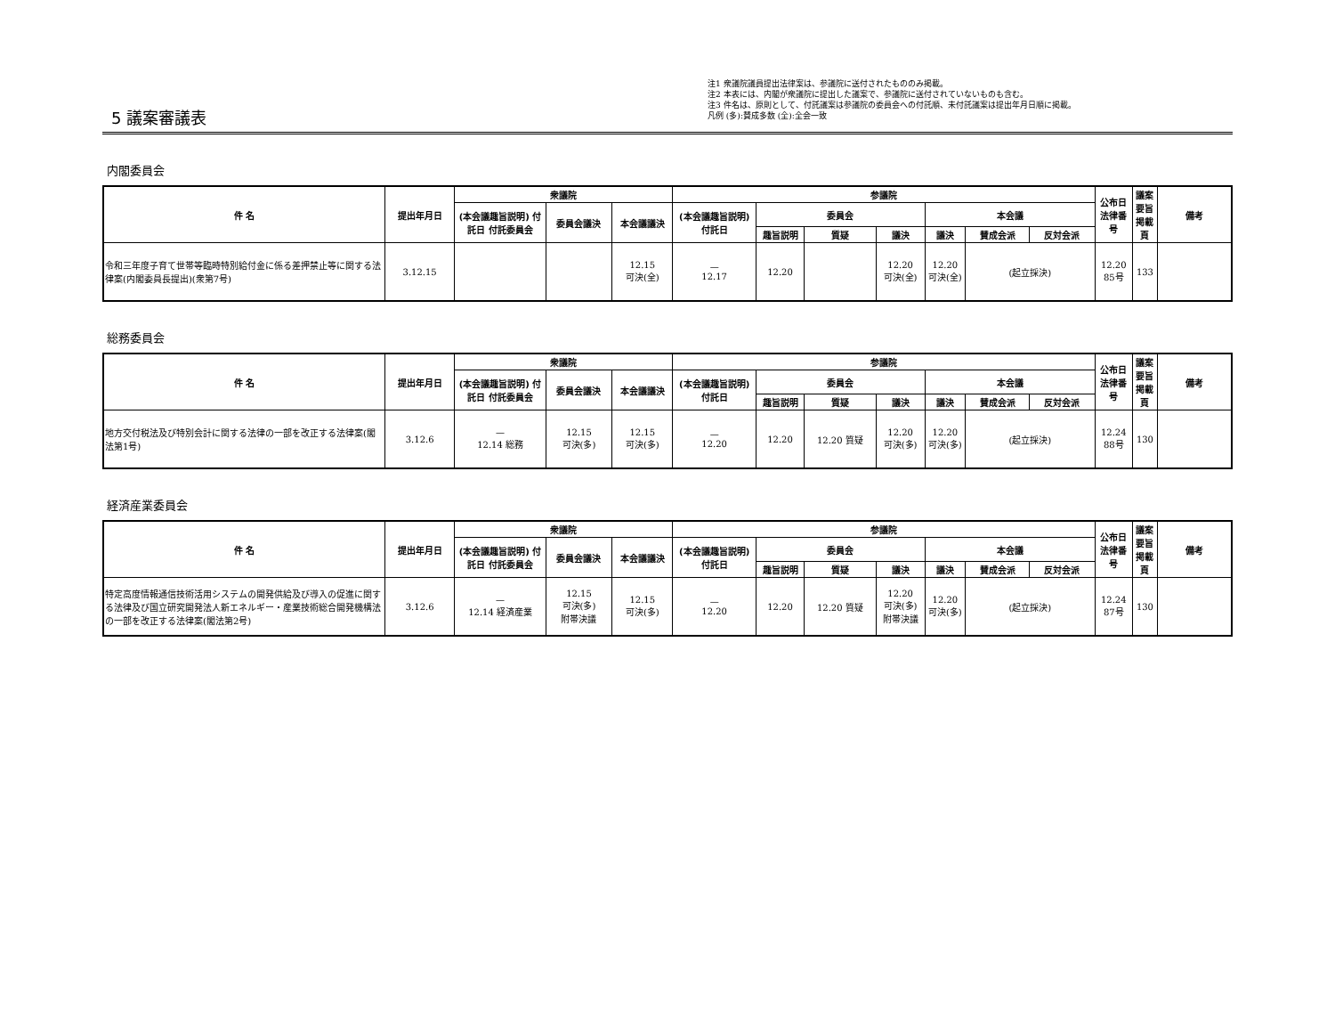5 議案審議表
注1 衆議院議員提出法律案は、参議院に送付されたもののみ掲載。
注2 本表には、内閣が衆議院に提出した議案で、参議院に送付されていないものも含む。
注3 件名は、原則として、付託議案は参議院の委員会への付託順、未付託議案は提出年月日順に掲載。
凡例 (多):賛成多数 (全):全会一致
内閣委員会
| 件 名 | 提出年月日 | 衆議院 | | | 参議院 | | | | | | | 公布日 法律番号 | 議案要旨掲載頁 | 備考 |
| --- | --- | --- | --- | --- | --- | --- | --- | --- | --- | --- | --- | --- | --- | --- |
| | | (本会議趣旨説明) 付託日 付託委員会 | 委員会議決 | 本会議議決 | (本会議趣旨説明) 付託日 | 委員会 | | | 本会議 | | | | | |
| | | | | | | 趣旨説明 | 質疑 | 議決 | 議決 | 賛成会派 | 反対会派 | | | |
| 令和三年度子育て世帯等臨時特別給付金に係る差押禁止等に関する法律案(内閣委員長提出)(衆第7号) | 3.12.15 | | | 12.15 可決(全) | — 12.17 | 12.20 | | 12.20 可決(全) | 12.20 可決(全) | (起立採決) | | 12.20 85号 | 133 | |
総務委員会
| 件 名 | 提出年月日 | 衆議院 | | | 参議院 | | | | | | | 公布日 法律番号 | 議案要旨掲載頁 | 備考 |
| --- | --- | --- | --- | --- | --- | --- | --- | --- | --- | --- | --- | --- | --- | --- |
| | | (本会議趣旨説明) 付託日 付託委員会 | 委員会議決 | 本会議議決 | (本会議趣旨説明) 付託日 | 委員会 | | | 本会議 | | | | | |
| | | | | | | 趣旨説明 | 質疑 | 議決 | 議決 | 賛成会派 | 反対会派 | | | |
| 地方交付税法及び特別会計に関する法律の一部を改正する法律案(閣法第1号) | 3.12.6 | — 12.14 総務 | 12.15 可決(多) | 12.15 可決(多) | — 12.20 | 12.20 | 12.20 質疑 | 12.20 可決(多) | 12.20 可決(多) | (起立採決) | | 12.24 88号 | 130 | |
経済産業委員会
| 件 名 | 提出年月日 | 衆議院 | | | 参議院 | | | | | | | 公布日 法律番号 | 議案要旨掲載頁 | 備考 |
| --- | --- | --- | --- | --- | --- | --- | --- | --- | --- | --- | --- | --- | --- | --- |
| | | (本会議趣旨説明) 付託日 付託委員会 | 委員会議決 | 本会議議決 | (本会議趣旨説明) 付託日 | 委員会 | | | 本会議 | | | | | |
| | | | | | | 趣旨説明 | 質疑 | 議決 | 議決 | 賛成会派 | 反対会派 | | | |
| 特定高度情報通信技術活用システムの開発供給及び導入の促進に関する法律及び国立研究開発法人新エネルギー・産業技術総合開発機構法の一部を改正する法律案(閣法第2号) | 3.12.6 | — 12.14 経済産業 | 12.15 可決(多) 附帯決議 | 12.15 可決(多) | — 12.20 | 12.20 | 12.20 質疑 | 12.20 可決(多) 附帯決議 | 12.20 可決(多) | (起立採決) | | 12.24 87号 | 130 | |